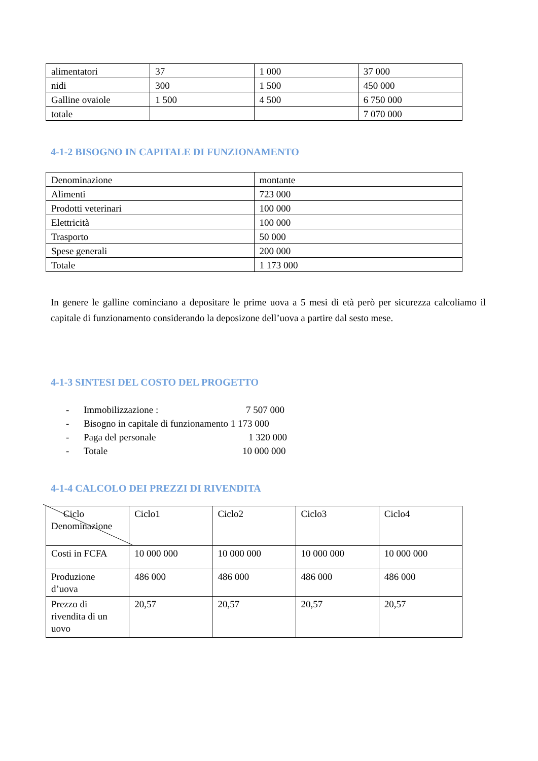| alimentatori | 37 | 1 000 | 37 000 |
| nidi | 300 | 1 500 | 450 000 |
| Galline ovaiole | 1 500 | 4 500 | 6 750 000 |
| totale | | | 7 070 000 |
4-1-2 BISOGNO IN CAPITALE DI FUNZIONAMENTO
| Denominazione | montante |
| Alimenti | 723 000 |
| Prodotti veterinari | 100 000 |
| Elettricità | 100 000 |
| Trasporto | 50 000 |
| Spese generali | 200 000 |
| Totale | 1 173 000 |
In genere le galline cominciano a depositare le prime uova a 5 mesi di età però per sicurezza calcoliamo il capitale di funzionamento considerando la deposizone dell’uova a partire dal sesto mese.
4-1-3 SINTESI DEL COSTO DEL PROGETTO
- Immobilizzazione : 7 507 000
- Bisogno in capitale di funzionamento 1 173 000
- Paga del personale 1 320 000
- Totale 10 000 000
4-1-4 CALCOLO DEI PREZZI DI RIVENDITA
| Ciclo Denominazione | Ciclo1 | Ciclo2 | Ciclo3 | Ciclo4 |
| Costi in FCFA | 10 000 000 | 10 000 000 | 10 000 000 | 10 000 000 |
| Produzione d’uova | 486 000 | 486 000 | 486 000 | 486 000 |
| Prezzo di rivendita di un uovo | 20,57 | 20,57 | 20,57 | 20,57 |